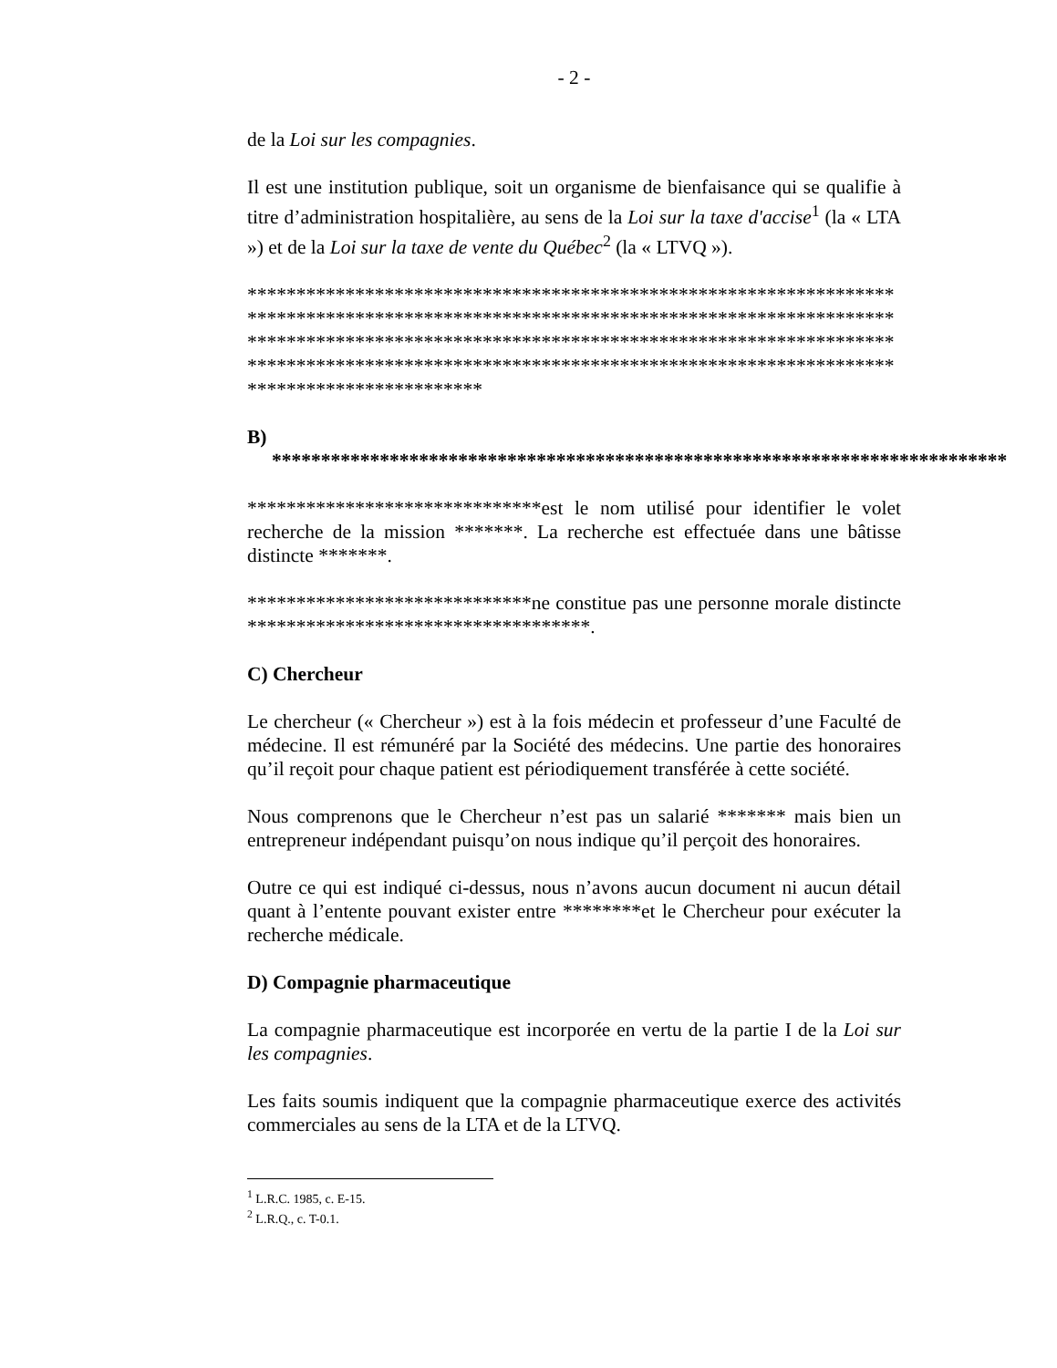- 2 -
de la Loi sur les compagnies.
Il est une institution publique, soit un organisme de bienfaisance qui se qualifie à titre d’administration hospitalière, au sens de la Loi sur la taxe d'accise<sup>1</sup> (la « LTA ») et de la Loi sur la taxe de vente du Québec<sup>2</sup> (la « LTVQ »).
************************************************************************************************************************************************************************************************************************************************************************************************
B) ***************************************************************************
******************************est le nom utilisé pour identifier le volet recherche de la mission *******. La recherche est effectuée dans une bâtisse distincte *******.
*****************************ne constitue pas une personne morale distincte ***********************************.
C) Chercheur
Le chercheur (« Chercheur ») est à la fois médecin et professeur d’une Faculté de médecine. Il est rémunéré par la Société des médecins. Une partie des honoraires qu’il reçoit pour chaque patient est périodiquement transférée à cette société.
Nous comprenons que le Chercheur n’est pas un salarié ******* mais bien un entrepreneur indépendant puisqu’on nous indique qu’il perçoit des honoraires.
Outre ce qui est indiqué ci-dessus, nous n’avons aucun document ni aucun détail quant à l’entente pouvant exister entre ********et le Chercheur pour exécuter la recherche médicale.
D) Compagnie pharmaceutique
La compagnie pharmaceutique est incorporée en vertu de la partie I de la Loi sur les compagnies.
Les faits soumis indiquent que la compagnie pharmaceutique exerce des activités commerciales au sens de la LTA et de la LTVQ.
<sup>1</sup> L.R.C. 1985, c. E-15.
<sup>2</sup> L.R.Q., c. T-0.1.